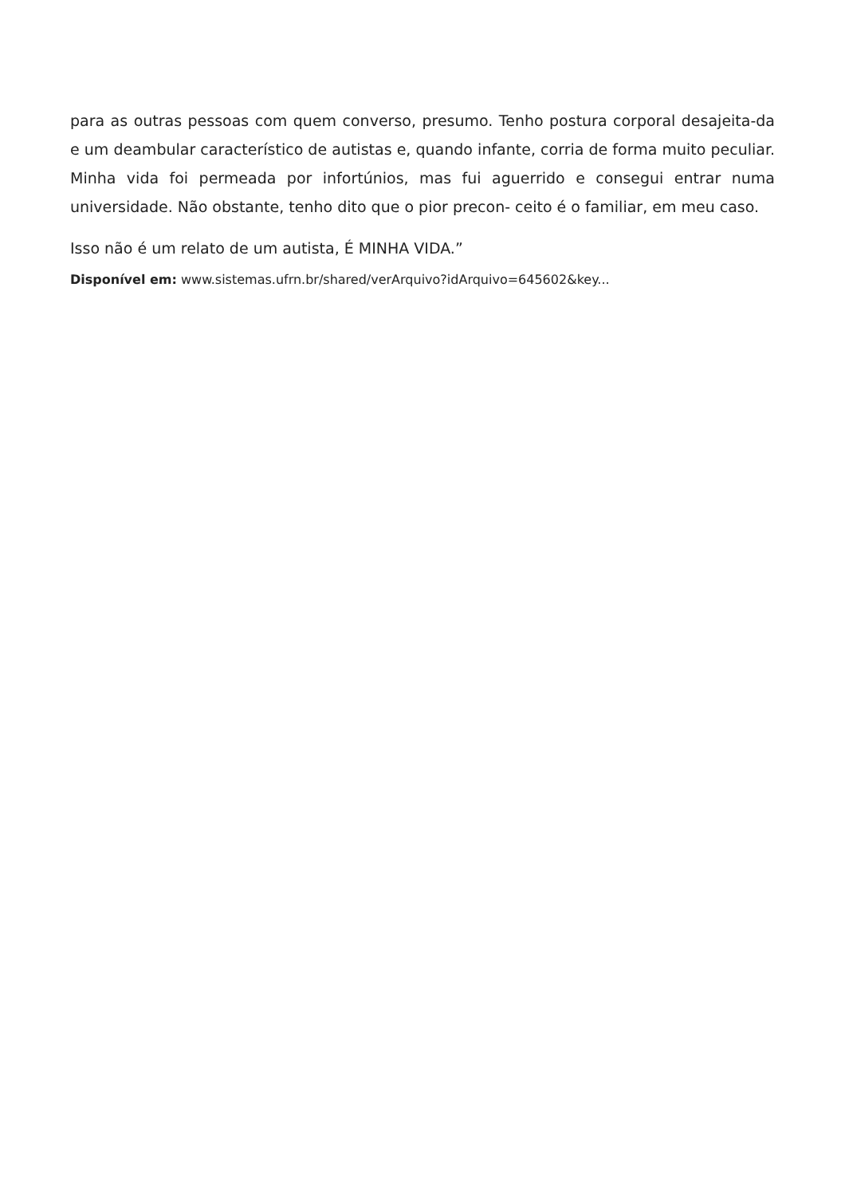para as outras pessoas com quem converso, presumo. Tenho postura corporal desajeita-da e um deambular característico de autistas e, quando infante, corria de forma muito peculiar. Minha vida foi permeada por infortúnios, mas fui aguerrido e consegui entrar numa universidade. Não obstante, tenho dito que o pior precon- ceito é o familiar, em meu caso.
Isso não é um relato de um autista, É MINHA VIDA.”
Disponível em: www.sistemas.ufrn.br/shared/verArquivo?idArquivo=645602&key...